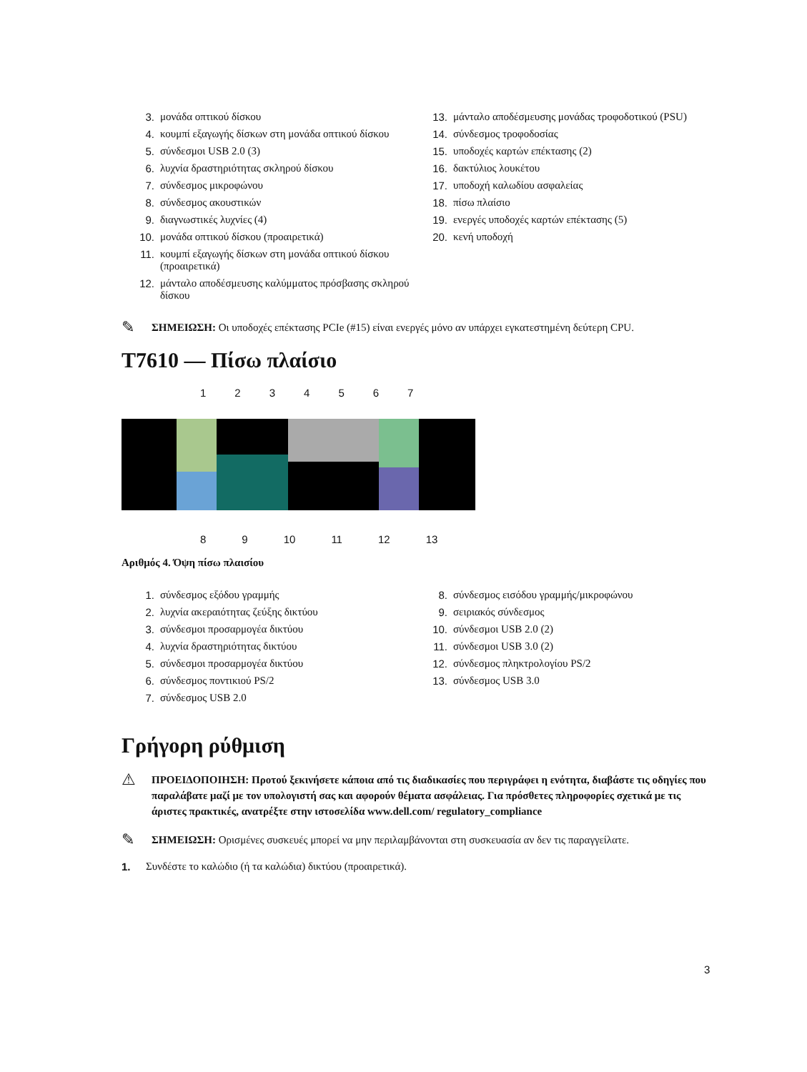3. μονάδα οπτικού δίσκου
4. κουμπί εξαγωγής δίσκων στη μονάδα οπτικού δίσκου
5. σύνδεσμοι USB 2.0 (3)
6. λυχνία δραστηριότητας σκληρού δίσκου
7. σύνδεσμος μικροφώνου
8. σύνδεσμος ακουστικών
9. διαγνωστικές λυχνίες (4)
10. μονάδα οπτικού δίσκου (προαιρετικά)
11. κουμπί εξαγωγής δίσκων στη μονάδα οπτικού δίσκου (προαιρετικά)
12. μάνταλο αποδέσμευσης καλύμματος πρόσβασης σκληρού δίσκου
13. μάνταλο αποδέσμευσης μονάδας τροφοδοτικού (PSU)
14. σύνδεσμος τροφοδοσίας
15. υποδοχές καρτών επέκτασης (2)
16. δακτύλιος λουκέτου
17. υποδοχή καλωδίου ασφαλείας
18. πίσω πλαίσιο
19. ενεργές υποδοχές καρτών επέκτασης (5)
20. κενή υποδοχή
✎
ΣΗΜΕΙΩΣΗ: Οι υποδοχές επέκτασης PCIe (#15) είναι ενεργές μόνο αν υπάρχει εγκατεστημένη δεύτερη CPU.
T7610 — Πίσω πλαίσιο
1234567
8 9 10 11 12 13
Αριθμός 4. Όψη πίσω πλαισίου
1. σύνδεσμος εξόδου γραμμής
2. λυχνία ακεραιότητας ζεύξης δικτύου
3. σύνδεσμοι προσαρμογέα δικτύου
4. λυχνία δραστηριότητας δικτύου
5. σύνδεσμοι προσαρμογέα δικτύου
6. σύνδεσμος ποντικιού PS/2
7. σύνδεσμος USB 2.0
8. σύνδεσμος εισόδου γραμμής/μικροφώνου
9. σειριακός σύνδεσμος
10. σύνδεσμοι USB 2.0 (2)
11. σύνδεσμοι USB 3.0 (2)
12. σύνδεσμος πληκτρολογίου PS/2
13. σύνδεσμος USB 3.0
Γρήγορη ρύθμιση
⚠
ΠΡΟΕΙΔΟΠΟΙΗΣΗ: Προτού ξεκινήσετε κάποια από τις διαδικασίες που περιγράφει η ενότητα, διαβάστε τις οδηγίες που παραλάβατε μαζί με τον υπολογιστή σας και αφορούν θέματα ασφάλειας. Για πρόσθετες πληροφορίες σχετικά με τις άριστες πρακτικές, ανατρέξτε στην ιστοσελίδα www.dell.com/ regulatory_compliance
✎
ΣΗΜΕΙΩΣΗ: Ορισμένες συσκευές μπορεί να μην περιλαμβάνονται στη συσκευασία αν δεν τις παραγγείλατε.
1. Συνδέστε το καλώδιο (ή τα καλώδια) δικτύου (προαιρετικά).
3